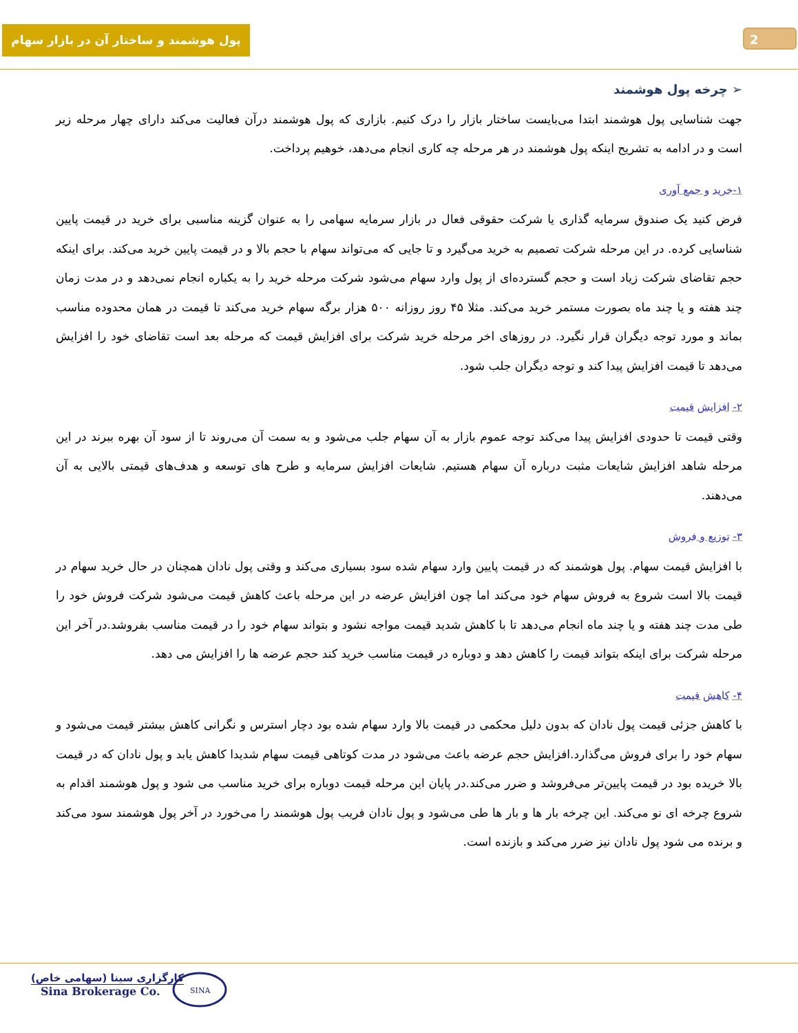2
پول هوشمند و ساختار آن در بازار سهام
➢ چرخه پول هوشمند
جهت شناسایی پول هوشمند ابتدا می‌بایست ساختار بازار را درک کنیم. بازاری که پول هوشمند درآن فعالیت می‌کند دارای چهار مرحله زیر است و در ادامه به تشریح اینکه پول هوشمند در هر مرحله چه کاری انجام می‌دهد، خوهیم پرداخت.
۱-خرید و جمع آوری
فرض کنید یک صندوق سرمایه گذاری یا شرکت حقوقی فعال در بازار سرمایه سهامی را به عنوان گزینه مناسبی برای خرید در قیمت پایین شناسایی کرده. در این مرحله شرکت تصمیم به خرید می‌گیرد و تا جایی که می‌تواند سهام با حجم بالا و در قیمت پایین خرید می‌کند. برای اینکه حجم تقاضای شرکت زیاد است و حجم گسترده‌ای از پول وارد سهام می‌شود شرکت مرحله خرید را به یکباره انجام نمی‌دهد و در مدت زمان چند هفته و یا چند ماه بصورت مستمر خرید می‌کند. مثلا ۴۵ روز روزانه ۵۰۰ هزار برگه سهام خرید می‌کند تا قیمت در همان محدوده مناسب بماند و مورد توجه دیگران قرار نگیرد. در روزهای اخر مرحله خرید شرکت برای افزایش قیمت که مرحله بعد است تقاضای خود را افزایش می‌دهد تا قیمت افزایش پیدا کند و توجه دیگران جلب شود.
۲- افزایش قیمت
وقتی قیمت تا حدودی افزایش پیدا می‌کند توجه عموم بازار به آن سهام جلب می‌شود و به سمت آن می‌روند تا از سود آن بهره ببرند در این مرحله شاهد افزایش شایعات مثبت درباره آن سهام هستیم. شایعات افزایش سرمایه و طرح های توسعه و هدف‌های قیمتی بالایی به آن می‌دهند.
۳- توزیع و فروش
با افزایش قیمت سهام. پول هوشمند که در قیمت پایین وارد سهام شده سود بسیاری می‌کند و وقتی پول نادان همچنان در حال خرید سهام در قیمت بالا است شروع به فروش سهام خود می‌کند اما چون افزایش عرضه در این مرحله باعث کاهش قیمت می‌شود شرکت فروش خود را طی مدت چند هفته و یا چند ماه انجام می‌دهد تا با کاهش شدید قیمت مواجه نشود و بتواند سهام خود را در قیمت مناسب بفروشد.در آخر این مرحله شرکت برای اینکه بتواند قیمت را کاهش دهد و دوباره در قیمت مناسب خرید کند حجم عرضه ها را افزایش می دهد.
۴- کاهش قیمت
با کاهش جزئی قیمت پول نادان که بدون دلیل محکمی در قیمت بالا وارد سهام شده بود دچار استرس و نگرانی کاهش بیشتر قیمت می‌شود و سهام خود را برای فروش می‌گذارد.افزایش حجم عرضه باعث می‌شود در مدت کوتاهی قیمت سهام شدیدا کاهش یابد و پول نادان که در قیمت بالا خریده بود در قیمت پایین‌تر می‌فروشد و ضرر می‌کند.در پایان این مرحله قیمت دوباره برای خرید مناسب می شود و پول هوشمند اقدام به شروع چرخه ای نو می‌کند. این چرخه بار ها و بار ها طی می‌شود و پول نادان فریب پول هوشمند را می‌خورد در آخر پول هوشمند سود می‌کند و برنده می شود پول نادان نیز ضرر می‌کند و بازنده است.
کارگزاری سینا (سهامی خاص)
Sina Brokerage Co.
SINA